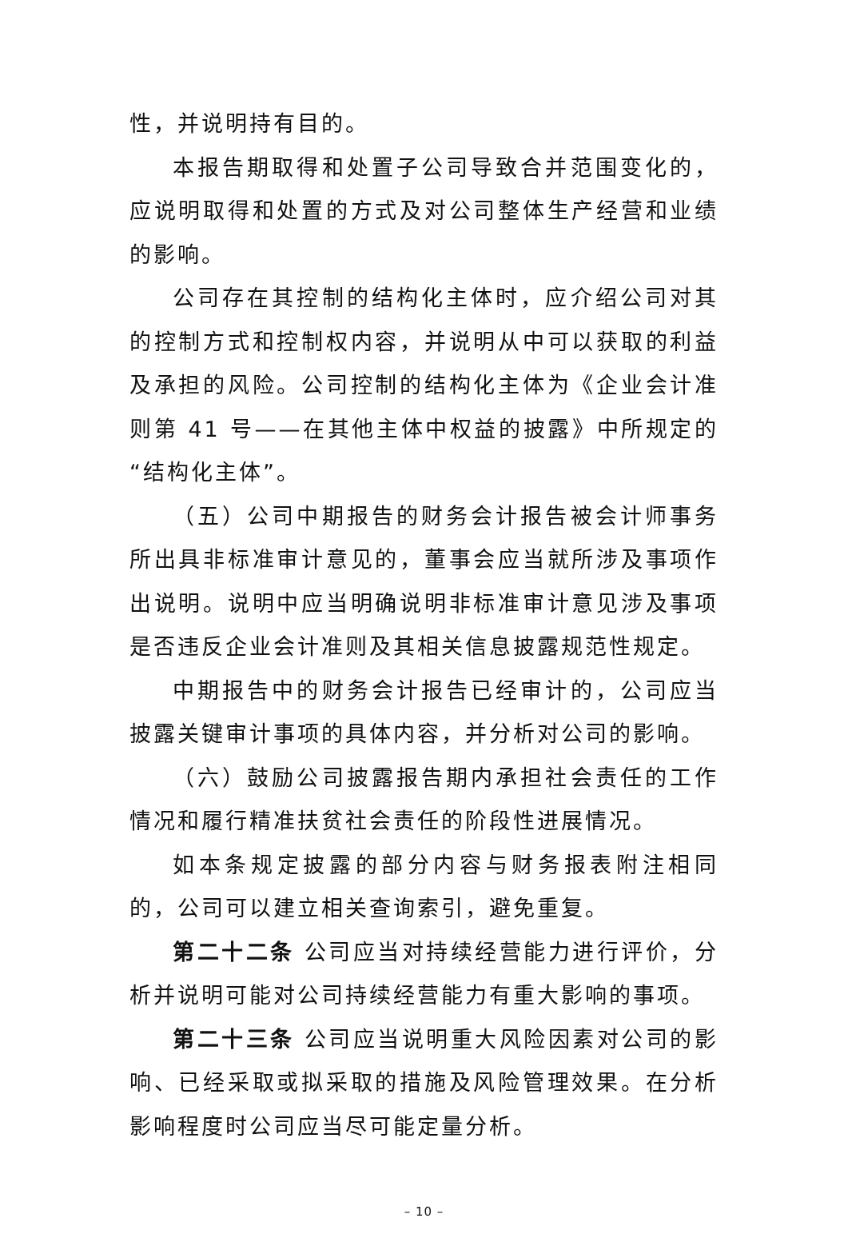性，并说明持有目的。
本报告期取得和处置子公司导致合并范围变化的，应说明取得和处置的方式及对公司整体生产经营和业绩的影响。
公司存在其控制的结构化主体时，应介绍公司对其的控制方式和控制权内容，并说明从中可以获取的利益及承担的风险。公司控制的结构化主体为《企业会计准则第 41 号——在其他主体中权益的披露》中所规定的“结构化主体”。
（五）公司中期报告的财务会计报告被会计师事务所出具非标准审计意见的，董事会应当就所涉及事项作出说明。说明中应当明确说明非标准审计意见涉及事项是否违反企业会计准则及其相关信息披露规范性规定。
中期报告中的财务会计报告已经审计的，公司应当披露关键审计事项的具体内容，并分析对公司的影响。
（六）鼓励公司披露报告期内承担社会责任的工作情况和履行精准扶贫社会责任的阶段性进展情况。
如本条规定披露的部分内容与财务报表附注相同的，公司可以建立相关查询索引，避免重复。
第二十二条 公司应当对持续经营能力进行评价，分析并说明可能对公司持续经营能力有重大影响的事项。
第二十三条 公司应当说明重大风险因素对公司的影响、已经采取或拟采取的措施及风险管理效果。在分析影响程度时公司应当尽可能定量分析。
– 10 –